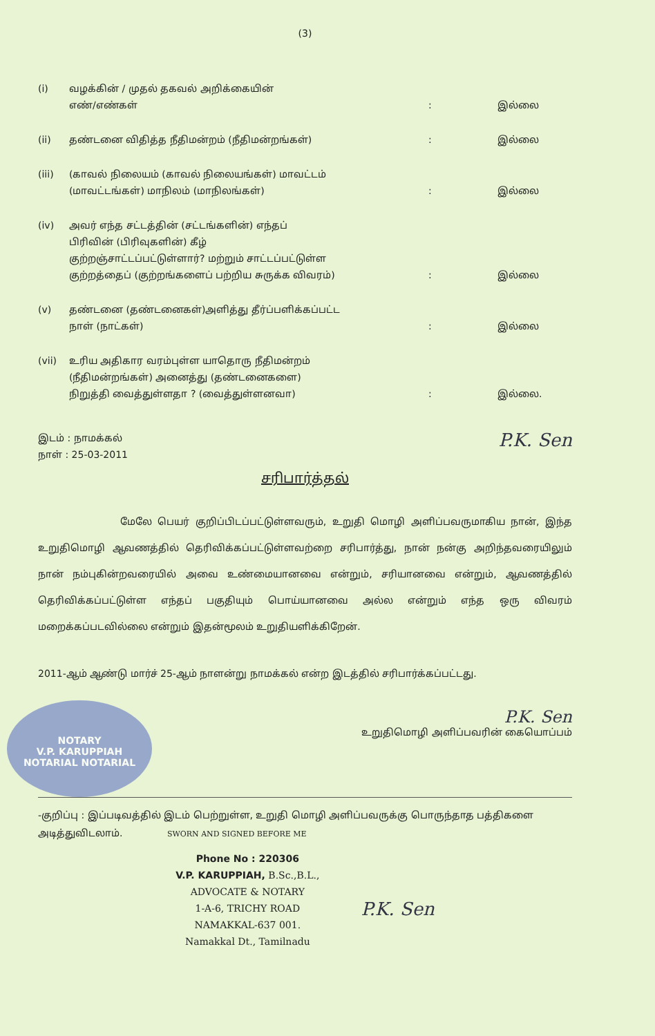(3)
(i) வழக்கின் / முதல் தகவல் அறிக்கையின்
எண்/எண்கள்
: இல்லை
(ii) தண்டனை விதித்த நீதிமன்றம் (நீதிமன்றங்கள்) : இல்லை
(iii) (காவல் நிலையம் (காவல் நிலையங்கள்) மாவட்டம்
(மாவட்டங்கள்) மாநிலம் (மாநிலங்கள்)
: இல்லை
(iv) அவர் எந்த சட்டத்தின் (சட்டங்களின்) எந்தப்
பிரிவின் (பிரிவுகளின்) கீழ்
குற்றஞ்சாட்டப்பட்டுள்ளார்? மற்றும் சாட்டப்பட்டுள்ள
குற்றத்தைப் (குற்றங்களைப் பற்றிய சுருக்க விவரம்)
: இல்லை
(v) தண்டனை (தண்டனைகள்)அளித்து தீர்ப்பளிக்கப்பட்ட
நாள் (நாட்கள்)
: இல்லை
(vii) உரிய அதிகார வரம்புள்ள யாதொரு நீதிமன்றம்
(நீதிமன்றங்கள்) அனைத்து (தண்டனைகளை)
நிறுத்தி வைத்துள்ளதா ? (வைத்துள்ளனவா)
: இல்லை.
இடம் : நாமக்கல்
நாள் : 25-03-2011
P.K. Sen
சரிபார்த்தல்
மேலே பெயர் குறிப்பிடப்பட்டுள்ளவரும், உறுதி மொழி அளிப்பவருமாகிய நான், இந்த உறுதிமொழி ஆவணத்தில் தெரிவிக்கப்பட்டுள்ளவற்றை சரிபார்த்து, நான் நன்கு அறிந்தவரையிலும் நான் நம்புகின்றவரையில் அவை உண்மையானவை என்றும், சரியானவை என்றும், ஆவணத்தில் தெரிவிக்கப்பட்டுள்ள எந்தப் பகுதியும் பொய்யானவை அல்ல என்றும் எந்த ஒரு விவரம் மறைக்கப்படவில்லை என்றும் இதன்மூலம் உறுதியளிக்கிறேன்.
2011-ஆம் ஆண்டு மார்ச் 25-ஆம் நாளன்று நாமக்கல் என்ற இடத்தில் சரிபார்க்கப்பட்டது.
NOTARY
V.P. KARUPPIAH
NOTARIAL NOTARIAL
P.K. Sen
உறுதிமொழி அளிப்பவரின் கையொப்பம்
-குறிப்பு : இப்படிவத்தில் இடம் பெற்றுள்ள, உறுதி மொழி அளிப்பவருக்கு பொருந்தாத பத்திகளை அடித்துவிடலாம். SWORN AND SIGNED BEFORE ME
Phone No : 220306
V.P. KARUPPIAH, B.Sc.,B.L.,
ADVOCATE & NOTARY
1-A-6, TRICHY ROAD
NAMAKKAL-637 001.
Namakkal Dt., Tamilnadu
P.K. Sen